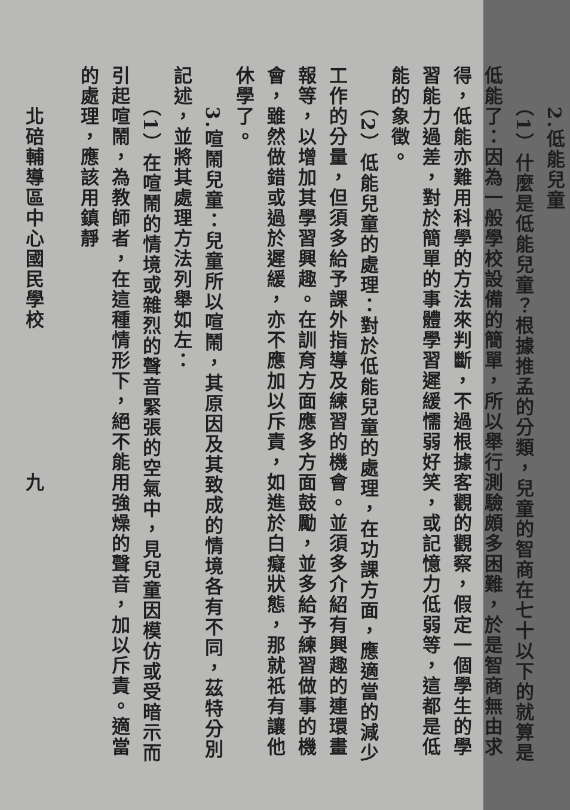2.低能兒童
　　（1）什麼是低能兒童？根據推孟的分類，兒童的智商在七十以下的就算是低能了：因為一般學校設備的簡單，所以舉行測驗頗多困難，於是智商無由求得，低能亦難用科學的方法來判斷，不過根據客觀的觀察，假定一個學生的學習能力過差，對於簡單的事體學習遲緩懦弱好笑，或記憶力低弱等，這都是低能的象徵。
　　（2）低能兒童的處理：對於低能兒童的處理，在功課方面，應適當的減少工作的分量，但須多給予課外指導及練習的機會。並須多介紹有興趣的連環畫報等，以增加其學習興趣。在訓育方面應多方面鼓勵，並多給予練習做事的機會，雖然做錯或過於遲緩，亦不應加以斥責，如進於白癡狀態，那就祇有讓他休學了。
　　3.喧鬧兒童：兒童所以喧鬧，其原因及其致成的情境各有不同，茲特分別記述，並將其處理方法列舉如左：
　　（1）在喧鬧的情境或雜烈的聲音緊張的空氣中，見兒童因模仿或受暗示而引起喧鬧，為教師者，在這種情形下，絕不能用強燥的聲音，加以斥責。適當的處理，應該用鎮靜
　　北碚輔導區中心國民學校　　　　　　　九